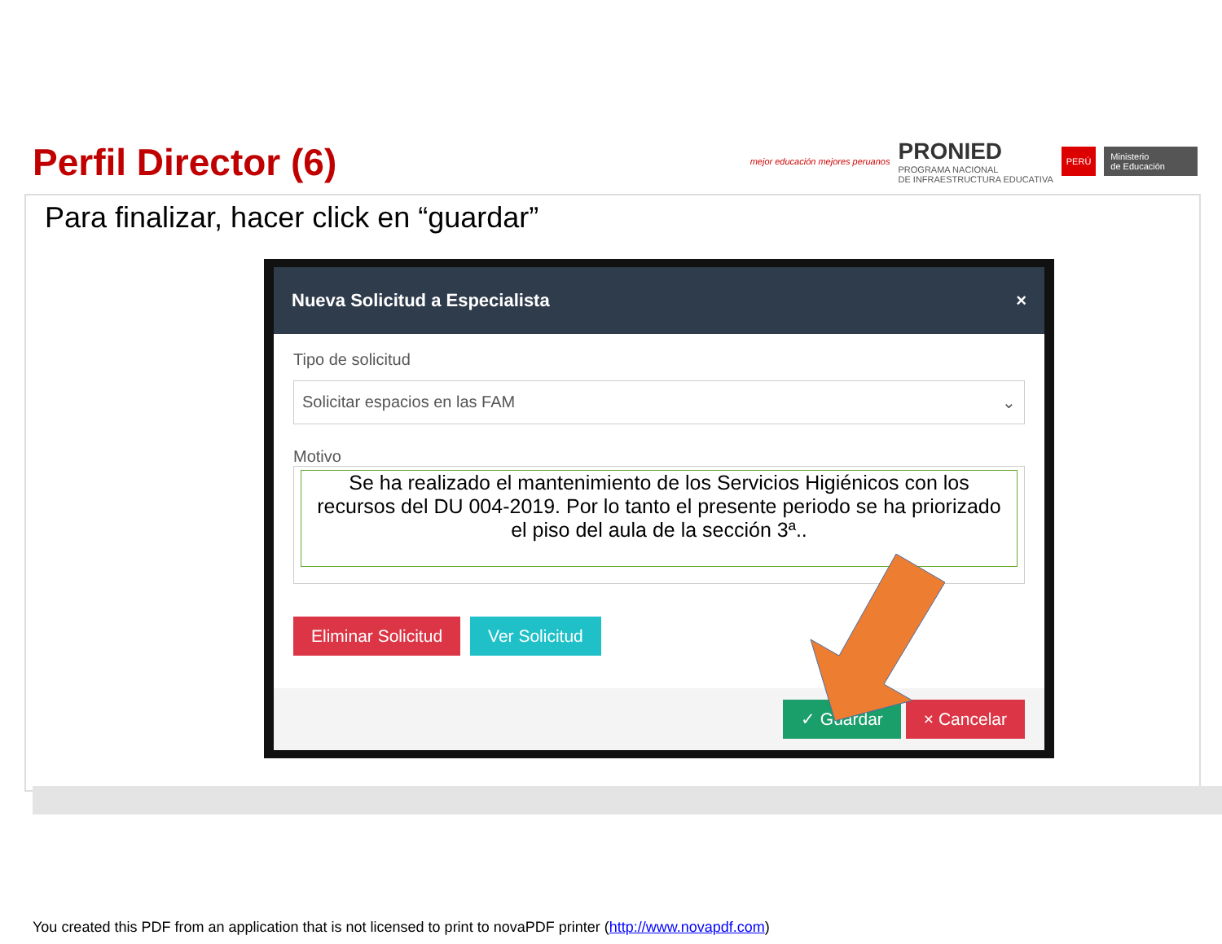Perfil Director (6)
mejor educación mejores peruanos
PRONIED
PROGRAMA NACIONAL
DE INFRAESTRUCTURA EDUCATIVA
PERÚ Ministerio
de Educación
Para finalizar, hacer click en “guardar”
Nueva Solicitud a Especialista ×
Tipo de solicitud
Solicitar espacios en las FAM ⌄
Motivo
Se ha realizado el mantenimiento de los Servicios Higiénicos con los recursos del DU 004-2019. Por lo tanto el presente periodo se ha priorizado el piso del aula de la sección 3ª..
Eliminar Solicitud Ver Solicitud
✓ Guardar × Cancelar
You created this PDF from an application that is not licensed to print to novaPDF printer (http://www.novapdf.com)